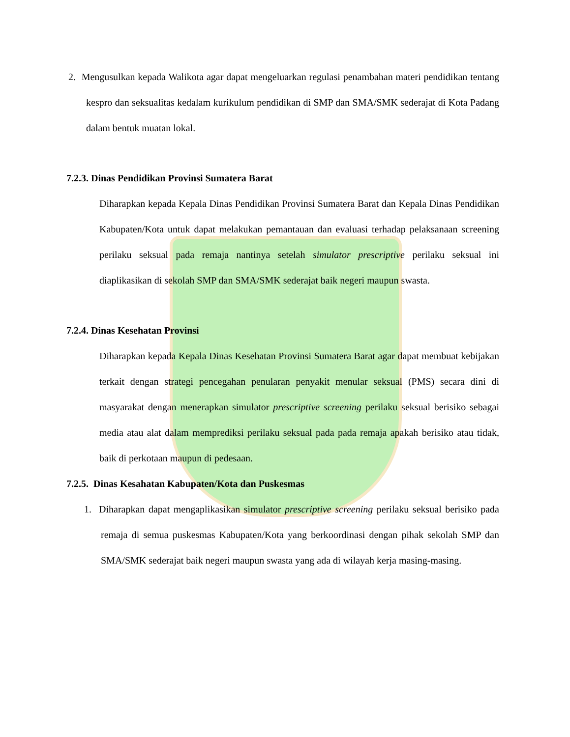2. Mengusulkan kepada Walikota agar dapat mengeluarkan regulasi penambahan materi pendidikan tentang kespro dan seksualitas kedalam kurikulum pendidikan di SMP dan SMA/SMK sederajat di Kota Padang dalam bentuk muatan lokal.
7.2.3. Dinas Pendidikan Provinsi Sumatera Barat
Diharapkan kepada Kepala Dinas Pendidikan Provinsi Sumatera Barat dan Kepala Dinas Pendidikan Kabupaten/Kota untuk dapat melakukan pemantauan dan evaluasi terhadap pelaksanaan screening perilaku seksual pada remaja nantinya setelah simulator prescriptive perilaku seksual ini diaplikasikan di sekolah SMP dan SMA/SMK sederajat baik negeri maupun swasta.
7.2.4. Dinas Kesehatan Provinsi
Diharapkan kepada Kepala Dinas Kesehatan Provinsi Sumatera Barat agar dapat membuat kebijakan terkait dengan strategi pencegahan penularan penyakit menular seksual (PMS) secara dini di masyarakat dengan menerapkan simulator prescriptive screening perilaku seksual berisiko sebagai media atau alat dalam memprediksi perilaku seksual pada pada remaja apakah berisiko atau tidak, baik di perkotaan maupun di pedesaan.
7.2.5. Dinas Kesahatan Kabupaten/Kota dan Puskesmas
1. Diharapkan dapat mengaplikasikan simulator prescriptive screening perilaku seksual berisiko pada remaja di semua puskesmas Kabupaten/Kota yang berkoordinasi dengan pihak sekolah SMP dan SMA/SMK sederajat baik negeri maupun swasta yang ada di wilayah kerja masing-masing.